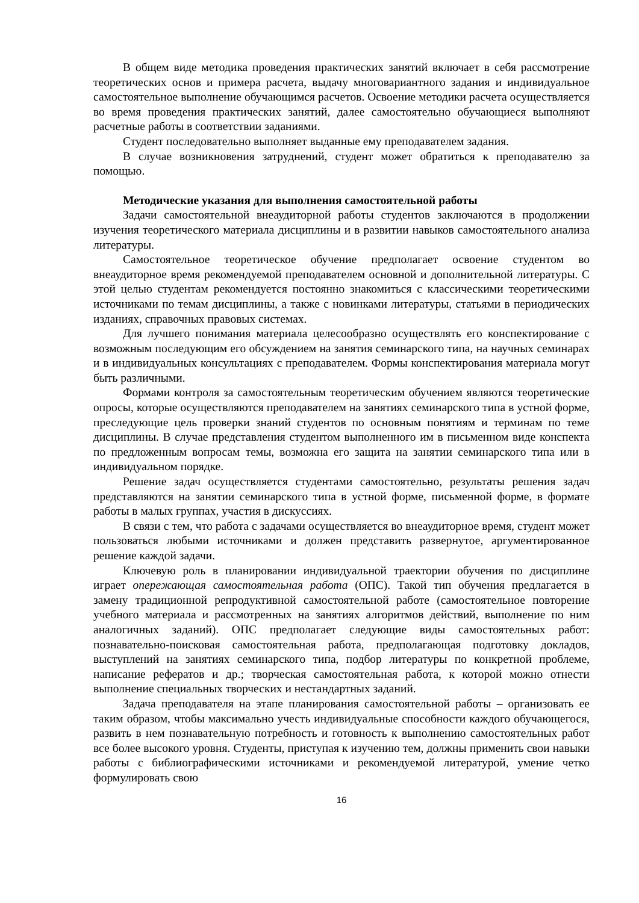В общем виде методика проведения практических занятий включает в себя рассмотрение теоретических основ и примера расчета, выдачу многовариантного задания и индивидуальное самостоятельное выполнение обучающимся расчетов. Освоение методики расчета осуществляется во время проведения практических занятий, далее самостоятельно обучающиеся выполняют расчетные работы в соответствии заданиями.
Студент последовательно выполняет выданные ему преподавателем задания.
В случае возникновения затруднений, студент может обратиться к преподавателю за помощью.
Методические указания для выполнения самостоятельной работы
Задачи самостоятельной внеаудиторной работы студентов заключаются в продолжении изучения теоретического материала дисциплины и в развитии навыков самостоятельного анализа литературы.
Самостоятельное теоретическое обучение предполагает освоение студентом во внеаудиторное время рекомендуемой преподавателем основной и дополнительной литературы. С этой целью студентам рекомендуется постоянно знакомиться с классическими теоретическими источниками по темам дисциплины, а также с новинками литературы, статьями в периодических изданиях, справочных правовых системах.
Для лучшего понимания материала целесообразно осуществлять его конспектирование с возможным последующим его обсуждением на занятия семинарского типа, на научных семинарах и в индивидуальных консультациях с преподавателем. Формы конспектирования материала могут быть различными.
Формами контроля за самостоятельным теоретическим обучением являются теоретические опросы, которые осуществляются преподавателем на занятиях семинарского типа в устной форме, преследующие цель проверки знаний студентов по основным понятиям и терминам по теме дисциплины. В случае представления студентом выполненного им в письменном виде конспекта по предложенным вопросам темы, возможна его защита на занятии семинарского типа или в индивидуальном порядке.
Решение задач осуществляется студентами самостоятельно, результаты решения задач представляются на занятии семинарского типа в устной форме, письменной форме, в формате работы в малых группах, участия в дискуссиях.
В связи с тем, что работа с задачами осуществляется во внеаудиторное время, студент может пользоваться любыми источниками и должен представить развернутое, аргументированное решение каждой задачи.
Ключевую роль в планировании индивидуальной траектории обучения по дисциплине играет опережающая самостоятельная работа (ОПС). Такой тип обучения предлагается в замену традиционной репродуктивной самостоятельной работе (самостоятельное повторение учебного материала и рассмотренных на занятиях алгоритмов действий, выполнение по ним аналогичных заданий). ОПС предполагает следующие виды самостоятельных работ: познавательно-поисковая самостоятельная работа, предполагающая подготовку докладов, выступлений на занятиях семинарского типа, подбор литературы по конкретной проблеме, написание рефератов и др.; творческая самостоятельная работа, к которой можно отнести выполнение специальных творческих и нестандартных заданий.
Задача преподавателя на этапе планирования самостоятельной работы – организовать ее таким образом, чтобы максимально учесть индивидуальные способности каждого обучающегося, развить в нем познавательную потребность и готовность к выполнению самостоятельных работ все более высокого уровня. Студенты, приступая к изучению тем, должны применить свои навыки работы с библиографическими источниками и рекомендуемой литературой, умение четко формулировать свою
16